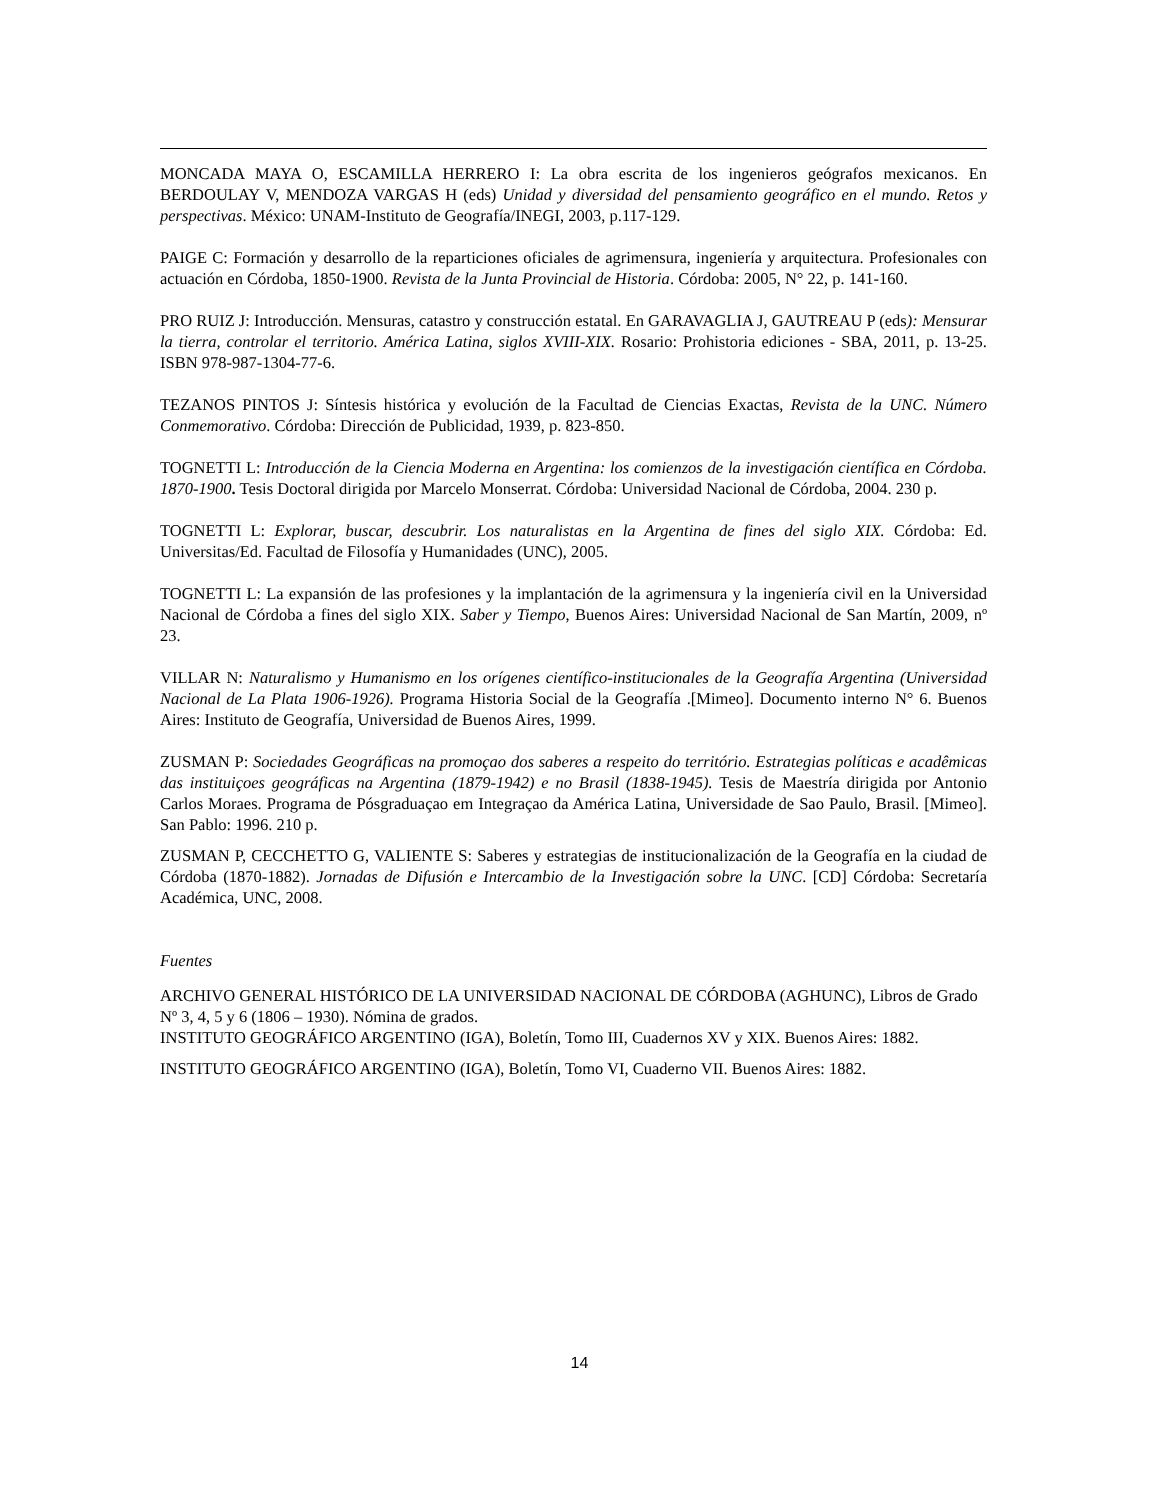MONCADA MAYA O, ESCAMILLA HERRERO I: La obra escrita de los ingenieros geógrafos mexicanos. En BERDOULAY V, MENDOZA VARGAS H (eds) Unidad y diversidad del pensamiento geográfico en el mundo. Retos y perspectivas. México: UNAM-Instituto de Geografía/INEGI, 2003, p.117-129.
PAIGE C: Formación y desarrollo de la reparticiones oficiales de agrimensura, ingeniería y arquitectura. Profesionales con actuación en Córdoba, 1850-1900. Revista de la Junta Provincial de Historia. Córdoba: 2005, N° 22, p. 141-160.
PRO RUIZ J: Introducción. Mensuras, catastro y construcción estatal. En GARAVAGLIA J, GAUTREAU P (eds): Mensurar la tierra, controlar el territorio. América Latina, siglos XVIII-XIX. Rosario: Prohistoria ediciones - SBA, 2011, p. 13-25. ISBN 978-987-1304-77-6.
TEZANOS PINTOS J: Síntesis histórica y evolución de la Facultad de Ciencias Exactas, Revista de la UNC. Número Conmemorativo. Córdoba: Dirección de Publicidad, 1939, p. 823-850.
TOGNETTI L: Introducción de la Ciencia Moderna en Argentina: los comienzos de la investigación científica en Córdoba. 1870-1900. Tesis Doctoral dirigida por Marcelo Monserrat. Córdoba: Universidad Nacional de Córdoba, 2004. 230 p.
TOGNETTI L: Explorar, buscar, descubrir. Los naturalistas en la Argentina de fines del siglo XIX. Córdoba: Ed. Universitas/Ed. Facultad de Filosofía y Humanidades (UNC), 2005.
TOGNETTI L: La expansión de las profesiones y la implantación de la agrimensura y la ingeniería civil en la Universidad Nacional de Córdoba a fines del siglo XIX. Saber y Tiempo, Buenos Aires: Universidad Nacional de San Martín, 2009, nº 23.
VILLAR N: Naturalismo y Humanismo en los orígenes científico-institucionales de la Geografía Argentina (Universidad Nacional de La Plata 1906-1926). Programa Historia Social de la Geografía .[Mimeo]. Documento interno N° 6. Buenos Aires: Instituto de Geografía, Universidad de Buenos Aires, 1999.
ZUSMAN P: Sociedades Geográficas na promoçao dos saberes a respeito do território. Estrategias políticas e acadêmicas das instituiçoes geográficas na Argentina (1879-1942) e no Brasil (1838-1945). Tesis de Maestría dirigida por Antonio Carlos Moraes. Programa de Pósgraduaçao em Integraçao da América Latina, Universidade de Sao Paulo, Brasil. [Mimeo]. San Pablo: 1996. 210 p.
ZUSMAN P, CECCHETTO G, VALIENTE S: Saberes y estrategias de institucionalización de la Geografía en la ciudad de Córdoba (1870-1882). Jornadas de Difusión e Intercambio de la Investigación sobre la UNC. [CD] Córdoba: Secretaría Académica, UNC, 2008.
Fuentes
ARCHIVO GENERAL HISTÓRICO DE LA UNIVERSIDAD NACIONAL DE CÓRDOBA (AGHUNC), Libros de Grado Nº 3, 4, 5 y 6 (1806 – 1930). Nómina de grados.
INSTITUTO GEOGRÁFICO ARGENTINO (IGA), Boletín, Tomo III, Cuadernos XV y XIX. Buenos Aires: 1882.
INSTITUTO GEOGRÁFICO ARGENTINO (IGA), Boletín, Tomo VI, Cuaderno VII. Buenos Aires: 1882.
14